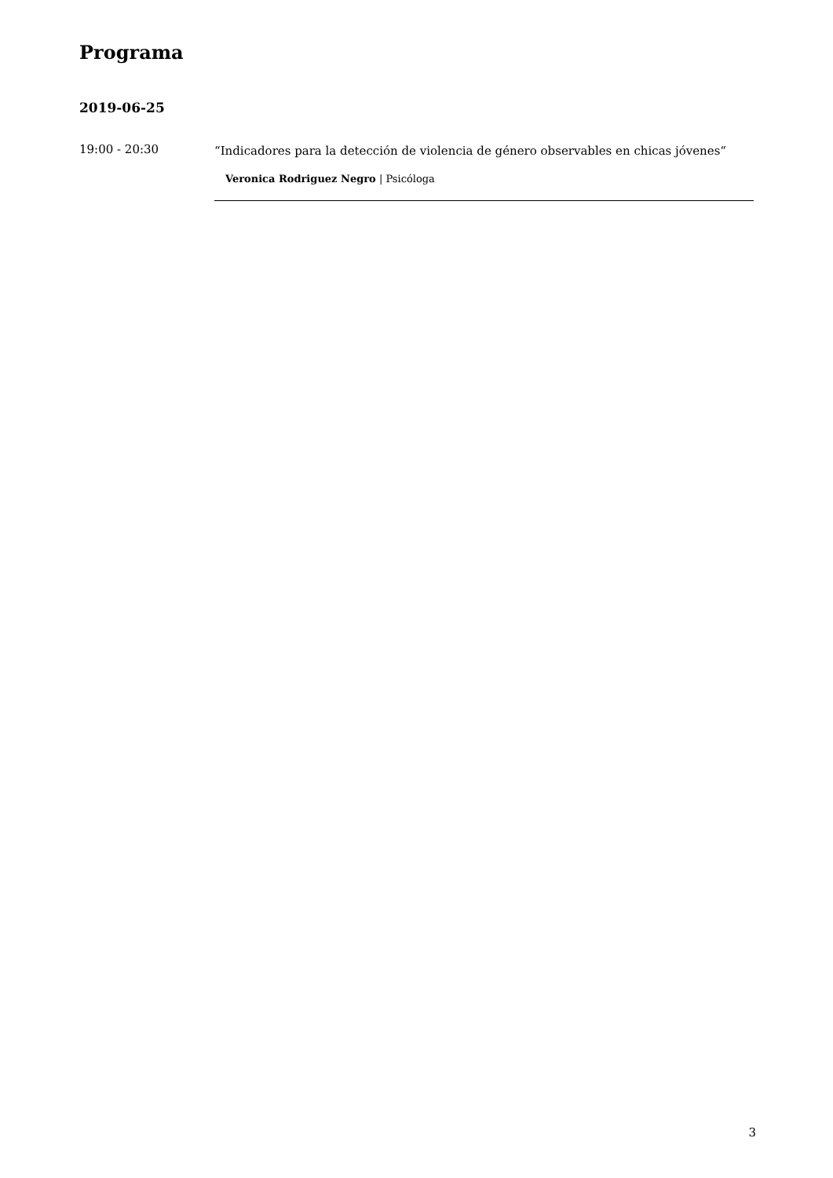Programa
2019-06-25
19:00 - 20:30
“Indicadores para la detección de violencia de género observables en chicas jóvenes“
Veronica Rodriguez Negro | Psicóloga
3